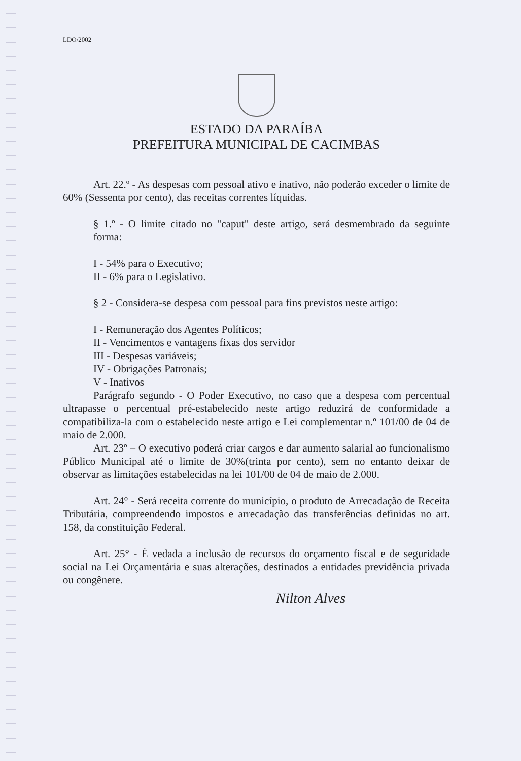LDO/2002
ESTADO DA PARAÍBA
PREFEITURA MUNICIPAL DE CACIMBAS
Art. 22.º - As despesas com pessoal ativo e inativo, não poderão exceder o limite de 60% (Sessenta por cento), das receitas correntes líquidas.
§ 1.º - O limite citado no "caput" deste artigo, será desmembrado da seguinte forma:
I - 54% para o Executivo;
II - 6% para o Legislativo.
§ 2 - Considera-se despesa com pessoal para fins previstos neste artigo:
I - Remuneração dos Agentes Políticos;
II - Vencimentos e vantagens fixas dos servidor
III - Despesas variáveis;
IV - Obrigações Patronais;
V - Inativos
Parágrafo segundo - O Poder Executivo, no caso que a despesa com percentual ultrapasse o percentual pré-estabelecido neste artigo reduzirá de conformidade a compatibiliza-la com o estabelecido neste artigo e Lei complementar n.º 101/00 de 04 de maio de 2.000.
Art. 23º – O executivo poderá criar cargos e dar aumento salarial ao funcionalismo Público Municipal até o limite de 30%(trinta por cento), sem no entanto deixar de observar as limitações estabelecidas na lei 101/00 de 04 de maio de 2.000.
Art. 24° - Será receita corrente do município, o produto de Arrecadação de Receita Tributária, compreendendo impostos e arrecadação das transferências definidas no art. 158, da constituição Federal.
Art. 25° - É vedada a inclusão de recursos do orçamento fiscal e de seguridade social na Lei Orçamentária e suas alterações, destinados a entidades previdência privada ou congênere.
Nilton Alves